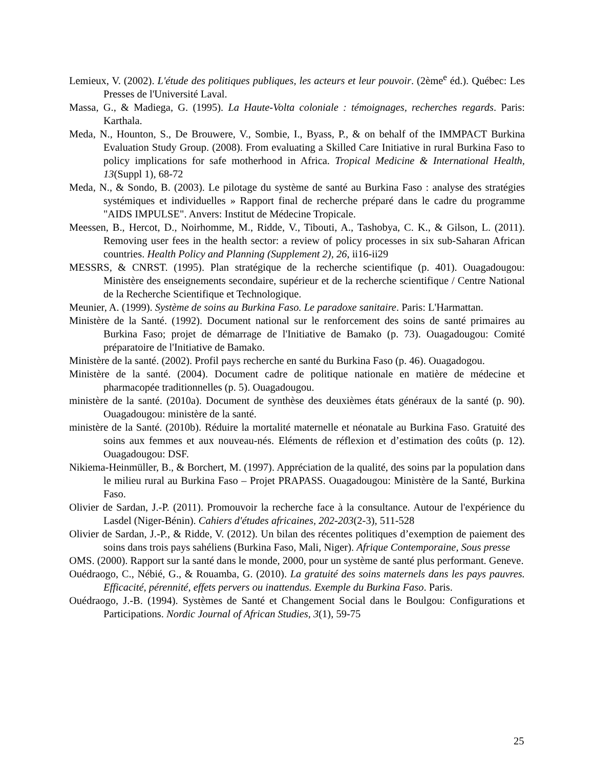Lemieux, V. (2002). L'étude des politiques publiques, les acteurs et leur pouvoir. (2ème<sup>e</sup> éd.). Québec: Les Presses de l'Université Laval.
Massa, G., & Madiega, G. (1995). La Haute-Volta coloniale : témoignages, recherches regards. Paris: Karthala.
Meda, N., Hounton, S., De Brouwere, V., Sombie, I., Byass, P., & on behalf of the IMMPACT Burkina Evaluation Study Group. (2008). From evaluating a Skilled Care Initiative in rural Burkina Faso to policy implications for safe motherhood in Africa. Tropical Medicine & International Health, 13(Suppl 1), 68-72
Meda, N., & Sondo, B. (2003). Le pilotage du système de santé au Burkina Faso : analyse des stratégies systémiques et individuelles » Rapport final de recherche préparé dans le cadre du programme "AIDS IMPULSE". Anvers: Institut de Médecine Tropicale.
Meessen, B., Hercot, D., Noirhomme, M., Ridde, V., Tibouti, A., Tashobya, C. K., & Gilson, L. (2011). Removing user fees in the health sector: a review of policy processes in six sub-Saharan African countries. Health Policy and Planning (Supplement 2), 26, ii16-ii29
MESSRS, & CNRST. (1995). Plan stratégique de la recherche scientifique (p. 401). Ouagadougou: Ministère des enseignements secondaire, supérieur et de la recherche scientifique / Centre National de la Recherche Scientifique et Technologique.
Meunier, A. (1999). Système de soins au Burkina Faso. Le paradoxe sanitaire. Paris: L'Harmattan.
Ministère de la Santé. (1992). Document national sur le renforcement des soins de santé primaires au Burkina Faso; projet de démarrage de l'Initiative de Bamako (p. 73). Ouagadougou: Comité préparatoire de l'Initiative de Bamako.
Ministère de la santé. (2002). Profil pays recherche en santé du Burkina Faso (p. 46). Ouagadogou.
Ministère de la santé. (2004). Document cadre de politique nationale en matière de médecine et pharmacopée traditionnelles (p. 5). Ouagadougou.
ministère de la santé. (2010a). Document de synthèse des deuxièmes états généraux de la santé (p. 90). Ouagadougou: ministère de la santé.
ministère de la Santé. (2010b). Réduire la mortalité maternelle et néonatale au Burkina Faso. Gratuité des soins aux femmes et aux nouveau-nés. Eléments de réflexion et d’estimation des coûts (p. 12). Ouagadougou: DSF.
Nikiema-Heinmüller, B., & Borchert, M. (1997). Appréciation de la qualité, des soins par la population dans le milieu rural au Burkina Faso – Projet PRAPASS. Ouagadougou: Ministère de la Santé, Burkina Faso.
Olivier de Sardan, J.-P. (2011). Promouvoir la recherche face à la consultance. Autour de l'expérience du Lasdel (Niger-Bénin). Cahiers d'études africaines, 202-203(2-3), 511-528
Olivier de Sardan, J.-P., & Ridde, V. (2012). Un bilan des récentes politiques d’exemption de paiement des soins dans trois pays sahéliens (Burkina Faso, Mali, Niger). Afrique Contemporaine, Sous presse
OMS. (2000). Rapport sur la santé dans le monde, 2000, pour un système de santé plus performant. Geneve.
Ouédraogo, C., Nébié, G., & Rouamba, G. (2010). La gratuité des soins maternels dans les pays pauvres. Efficacité, pérennité, effets pervers ou inattendus. Exemple du Burkina Faso. Paris.
Ouédraogo, J.-B. (1994). Systèmes de Santé et Changement Social dans le Boulgou: Configurations et Participations. Nordic Journal of African Studies, 3(1), 59-75
25